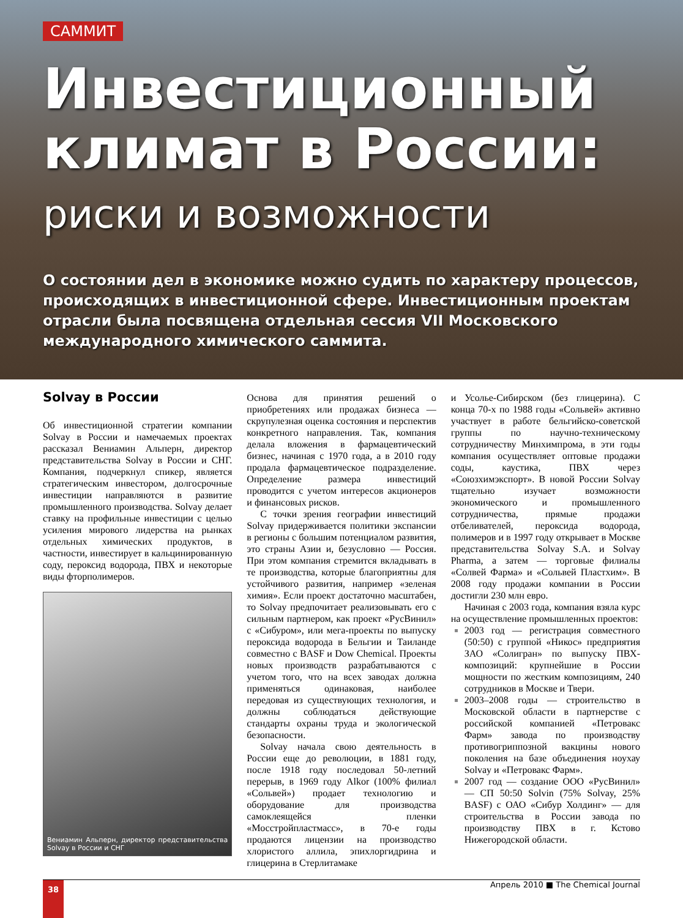САММИТ
Инвестиционный
климат в России:
риски и возможности
О состоянии дел в экономике можно судить по характеру процессов, происходящих в инвестиционной сфере. Инвестиционным проектам отрасли была посвящена отдельная сессия VII Московского международного химического саммита.
Solvay в России
Об инвестиционной стратегии компании Solvay в России и намечаемых проектах рассказал Вениамин Альперн, директор представительства Solvay в России и СНГ. Компания, подчеркнул спикер, является стратегическим инвестором, долгосрочные инвестиции направляются в развитие промышленного производства. Solvay делает ставку на профильные инвестиции с целью усиления мирового лидерства на рынках отдельных химических продуктов, в частности, инвестирует в кальцинированную соду, пероксид водорода, ПВХ и некоторые виды фторполимеров.
Вениамин Альперн, директор представительства Solvay в России и СНГ
Основа для принятия решений о приобретениях или продажах бизнеса — скрупулезная оценка состояния и перспектив конкретного направления. Так, компания делала вложения в фармацевтический бизнес, начиная с 1970 года, а в 2010 году продала фармацевтическое подразделение. Определение размера инвестиций проводится с учетом интересов акционеров и финансовых рисков.
С точки зрения географии инвестиций Solvay придерживается политики экспансии в регионы с большим потенциалом развития, это страны Азии и, безусловно — Россия. При этом компания стремится вкладывать в те производства, которые благоприятны для устойчивого развития, например «зеленая химия». Если проект достаточно масштабен, то Solvay предпочитает реализовывать его с сильным партнером, как проект «РусВинил» с «Сибуром», или мега-проекты по выпуску пероксида водорода в Бельгии и Таиланде совместно с BASF и Dow Chemical. Проекты новых производств разрабатываются с учетом того, что на всех заводах должна применяться одинаковая, наиболее передовая из существующих технология, и должны соблюдаться действующие стандарты охраны труда и экологической безопасности.
Solvay начала свою деятельность в России еще до революции, в 1881 году, после 1918 году последовал 50-летний перерыв, в 1969 году Alkor (100% филиал «Сольвей») продает технологию и оборудование для производства самоклеящейся пленки «Мосстройпластмасс», в 70-е годы продаются лицензии на производство хлористого аллила, эпихлоргидрина и глицерина в Стерлитамаке
и Усолье-Сибирском (без глицерина). С конца 70-х по 1988 годы «Сольвей» активно участвует в работе бельгийско-советской группы по научно-техническому сотрудничеству Минхимпрома, в эти годы компания осуществляет оптовые продажи соды, каустика, ПВХ через «Союзхимэкспорт». В новой России Solvay тщательно изучает возможности экономического и промышленного сотрудничества, прямые продажи отбеливателей, пероксида водорода, полимеров и в 1997 году открывает в Москве представительства Solvay S.A. и Solvay Pharma, а затем — торговые филиалы «Солвей Фарма» и «Сольвей Пластхим». В 2008 году продажи компании в России достигли 230 млн евро.
Начиная с 2003 года, компания взяла курс на осуществление промышленных проектов:
2003 год — регистрация совместного (50:50) с группой «Никос» предприятия ЗАО «Солигран» по выпуску ПВХ-композиций: крупнейшие в России мощности по жестким композициям, 240 сотрудников в Москве и Твери.
2003–2008 годы — строительство в Московской области в партнерстве с российской компанией «Петровакс Фарм» завода по производству противогриппозной вакцины нового поколения на базе объединения ноухау Solvay и «Петровакс Фарм».
2007 год — создание ООО «РусВинил» — СП 50:50 Solvin (75% Solvay, 25% BASF) с ОАО «Сибур Холдинг» — для строительства в России завода по производству ПВХ в г. Кстово Нижегородской области.
38 Апрель 2010 ■ The Chemical Journal